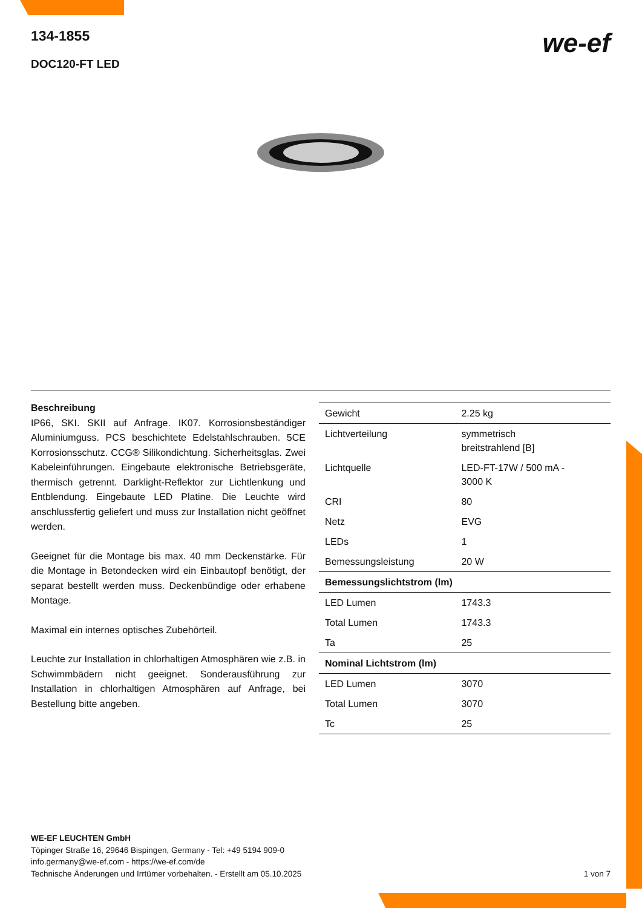134-1855
DOC120-FT LED
we-ef
Beschreibung
IP66, SKI. SKII auf Anfrage. IK07. Korrosionsbeständiger Aluminiumguss. PCS beschichtete Edelstahlschrauben. 5CE Korrosionsschutz. CCG® Silikondichtung. Sicherheitsglas. Zwei Kabeleinführungen. Eingebaute elektronische Betriebsgeräte, thermisch getrennt. Darklight-Reflektor zur Lichtlenkung und Entblendung. Eingebaute LED Platine. Die Leuchte wird anschlussfertig geliefert und muss zur Installation nicht geöffnet werden.
Geeignet für die Montage bis max. 40 mm Deckenstärke. Für die Montage in Betondecken wird ein Einbautopf benötigt, der separat bestellt werden muss. Deckenbündige oder erhabene Montage.
Maximal ein internes optisches Zubehörteil.
Leuchte zur Installation in chlorhaltigen Atmosphären wie z.B. in Schwimmbädern nicht geeignet. Sonderausführung zur Installation in chlorhaltigen Atmosphären auf Anfrage, bei Bestellung bitte angeben.
| Gewicht | 2.25 kg |
| Lichtverteilung | symmetrisch breitstrahlend [B] |
| Lichtquelle | LED-FT-17W / 500 mA - 3000 K |
| CRI | 80 |
| Netz | EVG |
| LEDs | 1 |
| Bemessungsleistung | 20 W |
| Bemessungslichtstrom (lm) | |
| LED Lumen | 1743.3 |
| Total Lumen | 1743.3 |
| Ta | 25 |
| Nominal Lichtstrom (lm) | |
| LED Lumen | 3070 |
| Total Lumen | 3070 |
| Tc | 25 |
WE-EF LEUCHTEN GmbH
Töpinger Straße 16, 29646 Bispingen, Germany - Tel: +49 5194 909-0
info.germany@we-ef.com - https://we-ef.com/de
Technische Änderungen und Irrtümer vorbehalten. - Erstellt am 05.10.2025 1 von 7